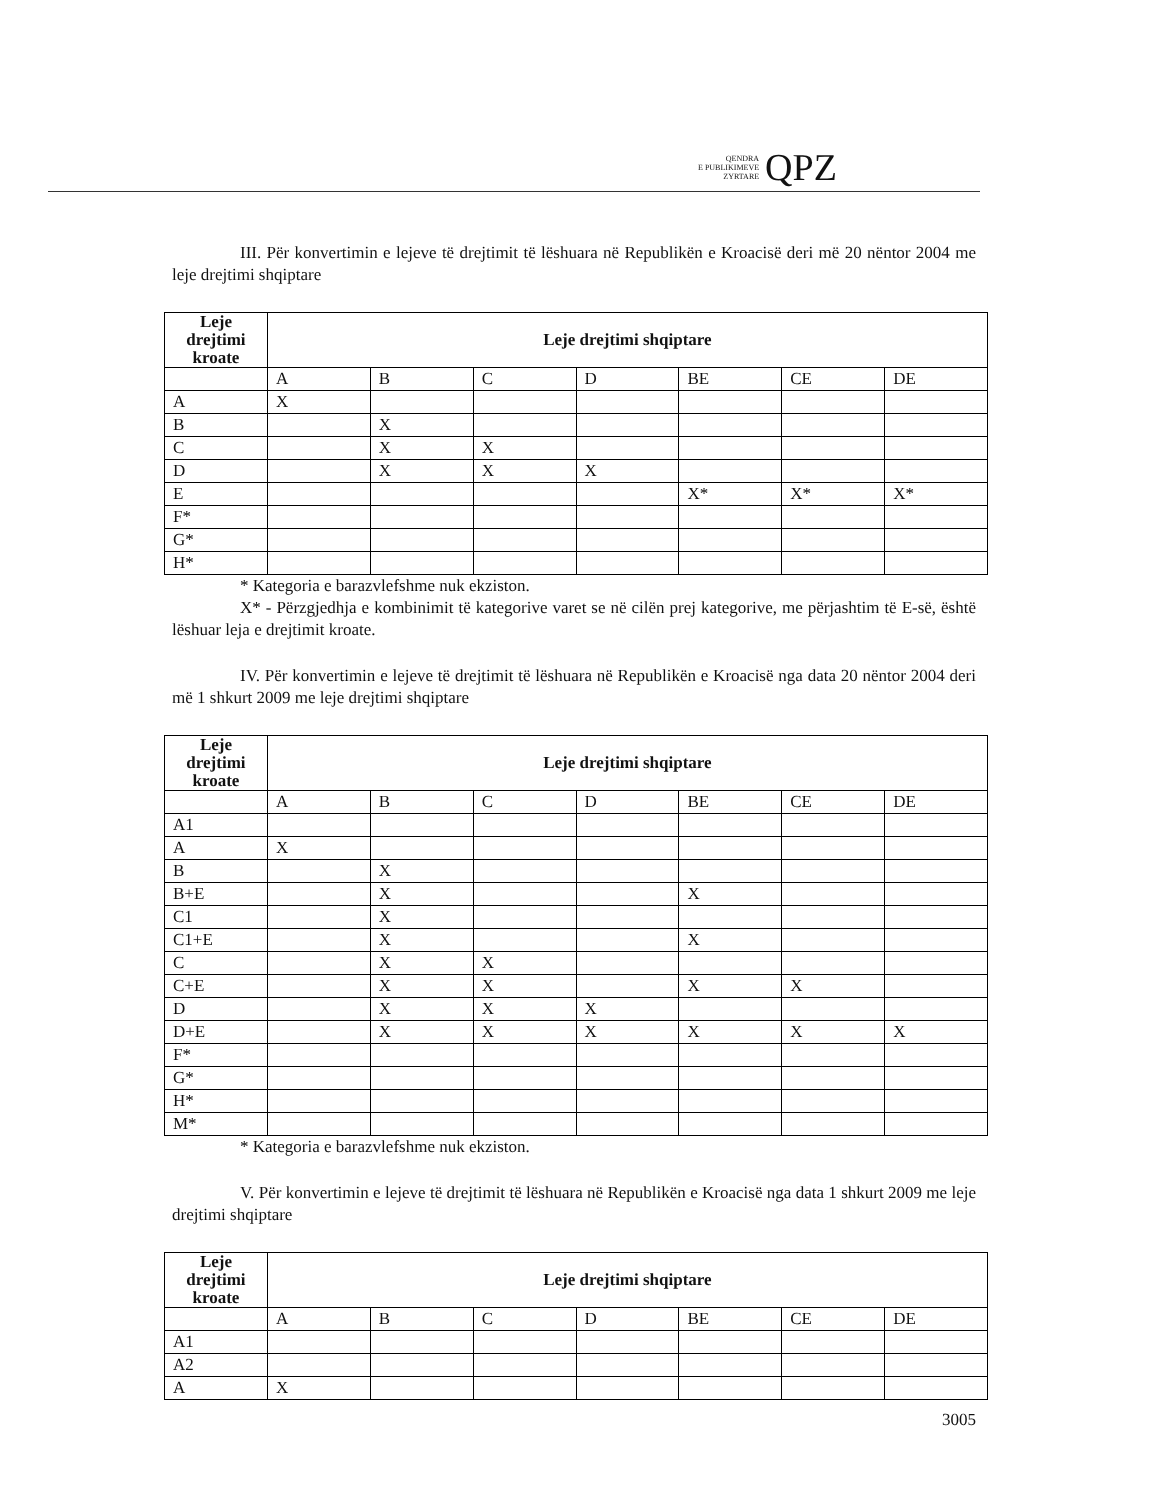QENDRA
E PUBLIKIMEVE
ZYRTARE
QPZ
III. Për konvertimin e lejeve të drejtimit të lëshuara në Republikën e Kroacisë deri më 20 nëntor 2004 me leje drejtimi shqiptare
| Leje drejtimi kroate | Leje drejtimi shqiptare | | | | | | |
| --- | --- | --- | --- | --- | --- | --- | --- |
| | A | B | C | D | BE | CE | DE |
| A | X | | | | | | |
| B | | X | | | | | |
| C | | X | X | | | | |
| D | | X | X | X | | | |
| E | | | | | X* | X* | X* |
| F* | | | | | | | |
| G* | | | | | | | |
| H* | | | | | | | |
* Kategoria e barazvlefshme nuk ekziston.
X* - Përzgjedhja e kombinimit të kategorive varet se në cilën prej kategorive, me përjashtim të E-së, është lëshuar leja e drejtimit kroate.
IV. Për konvertimin e lejeve të drejtimit të lëshuara në Republikën e Kroacisë nga data 20 nëntor 2004 deri më 1 shkurt 2009 me leje drejtimi shqiptare
| Leje drejtimi kroate | Leje drejtimi shqiptare | | | | | | |
| --- | --- | --- | --- | --- | --- | --- | --- |
| | A | B | C | D | BE | CE | DE |
| A1 | | | | | | | |
| A | X | | | | | | |
| B | | X | | | | | |
| B+E | | X | | | X | | |
| C1 | | X | | | | | |
| C1+E | | X | | | X | | |
| C | | X | X | | | | |
| C+E | | X | X | | X | X | |
| D | | X | X | X | | | |
| D+E | | X | X | X | X | X | X |
| F* | | | | | | | |
| G* | | | | | | | |
| H* | | | | | | | |
| M* | | | | | | | |
* Kategoria e barazvlefshme nuk ekziston.
V. Për konvertimin e lejeve të drejtimit të lëshuara në Republikën e Kroacisë nga data 1 shkurt 2009 me leje drejtimi shqiptare
| Leje drejtimi kroate | Leje drejtimi shqiptare | | | | | | |
| --- | --- | --- | --- | --- | --- | --- | --- |
| | A | B | C | D | BE | CE | DE |
| A1 | | | | | | | |
| A2 | | | | | | | |
| A | X | | | | | | |
3005